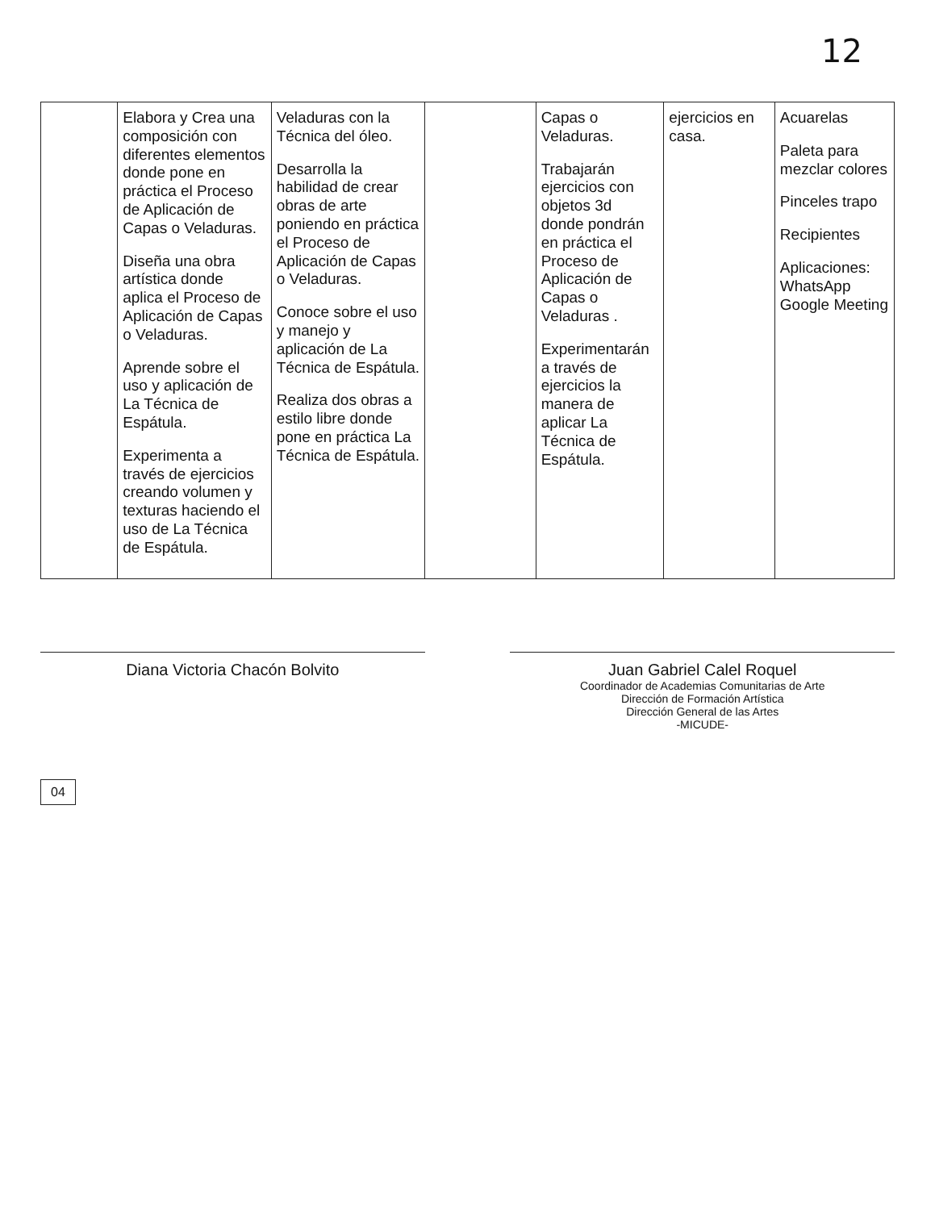12
| | Elabora y Crea una composición con diferentes elementos donde pone en práctica el Proceso de Aplicación de Capas o Veladuras. Diseña una obra artística donde aplica el Proceso de Aplicación de Capas o Veladuras. Aprende sobre el uso y aplicación de La Técnica de Espátula. Experimenta a través de ejercicios creando volumen y texturas haciendo el uso de La Técnica de Espátula. | Veladuras con la Técnica del óleo. Desarrolla la habilidad de crear obras de arte poniendo en práctica el Proceso de Aplicación de Capas o Veladuras. Conoce sobre el uso y manejo y aplicación de La Técnica de Espátula. Realiza dos obras a estilo libre donde pone en práctica La Técnica de Espátula. | | Capas o Veladuras. Trabajarán ejercicios con objetos 3d donde pondrán en práctica el Proceso de Aplicación de Capas o Veladuras . Experimentarán a través de ejercicios la manera de aplicar La Técnica de Espátula. | ejercicios en casa. | Acuarelas Paleta para mezclar colores Pinceles trapo Recipientes Aplicaciones: WhatsApp Google Meeting |
Diana Victoria Chacón Bolvito Juan Gabriel Calel Roquel
Coordinador de Academias Comunitarias de Arte
Dirección de Formación Artística
Dirección General de las Artes
-MICUDE-
04